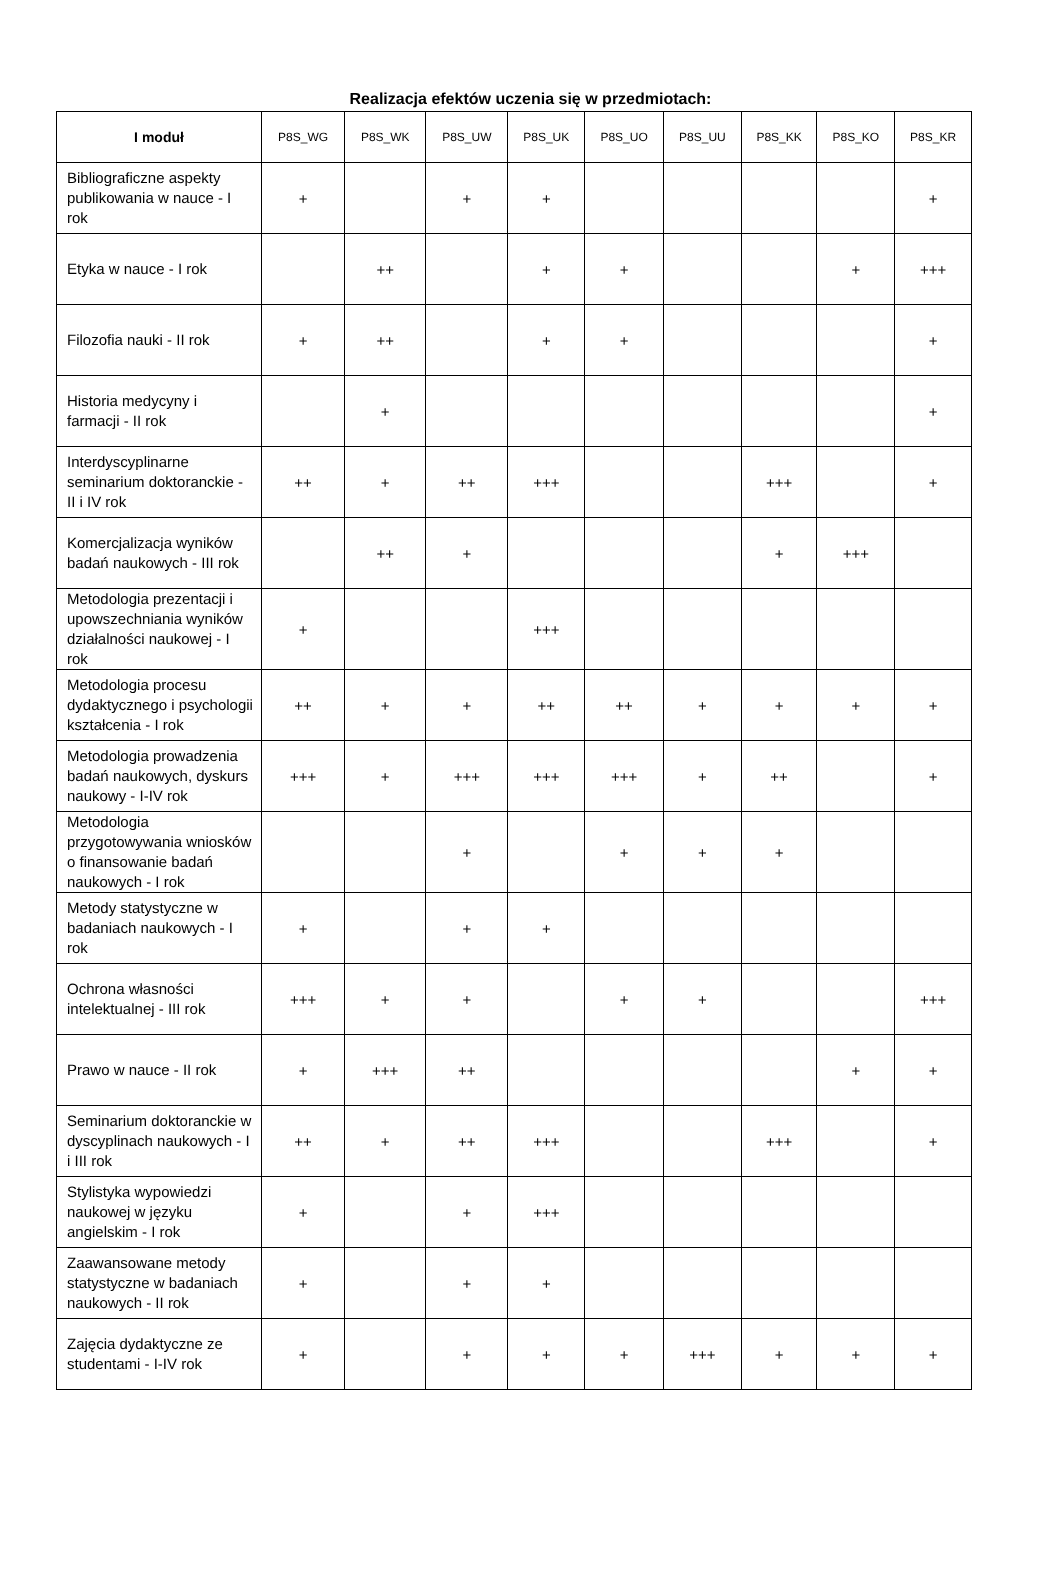Realizacja efektów uczenia się w przedmiotach:
| I moduł | P8S_WG | P8S_WK | P8S_UW | P8S_UK | P8S_UO | P8S_UU | P8S_KK | P8S_KO | P8S_KR |
| --- | --- | --- | --- | --- | --- | --- | --- | --- | --- |
| Bibliograficzne aspekty publikowania w nauce - I rok | + | | + | + | | | | | + |
| Etyka w nauce - I rok | | ++ | | + | + | | | + | +++ |
| Filozofia nauki - II rok | + | ++ | | + | + | | | | + |
| Historia medycyny i farmacji - II rok | | + | | | | | | | + |
| Interdyscyplinarne seminarium doktoranckie - II i IV rok | ++ | + | ++ | +++ | | | +++ | | + |
| Komercjalizacja wyników badań naukowych - III rok | | ++ | + | | | | + | +++ | |
| Metodologia prezentacji i upowszechniania wyników działalności naukowej - I rok | + | | | +++ | | | | | |
| Metodologia procesu dydaktycznego i psychologii kształcenia - I rok | ++ | + | + | ++ | ++ | + | + | + | + |
| Metodologia prowadzenia badań naukowych, dyskurs naukowy - I-IV rok | +++ | + | +++ | +++ | +++ | + | ++ | | + |
| Metodologia przygotowywania wniosków o finansowanie badań naukowych - I rok | | | + | | + | + | + | | |
| Metody statystyczne w badaniach naukowych - I rok | + | | + | + | | | | | |
| Ochrona własności intelektualnej - III rok | +++ | + | + | | + | + | | | +++ |
| Prawo w nauce - II rok | + | +++ | ++ | | | | | + | + |
| Seminarium doktoranckie w dyscyplinach naukowych - I i III rok | ++ | + | ++ | +++ | | | +++ | | + |
| Stylistyka wypowiedzi naukowej w języku angielskim - I rok | + | | + | +++ | | | | | |
| Zaawansowane metody statystyczne w badaniach naukowych - II rok | + | | + | + | | | | | |
| Zajęcia dydaktyczne ze studentami - I-IV rok | + | | + | + | + | +++ | + | + | + |